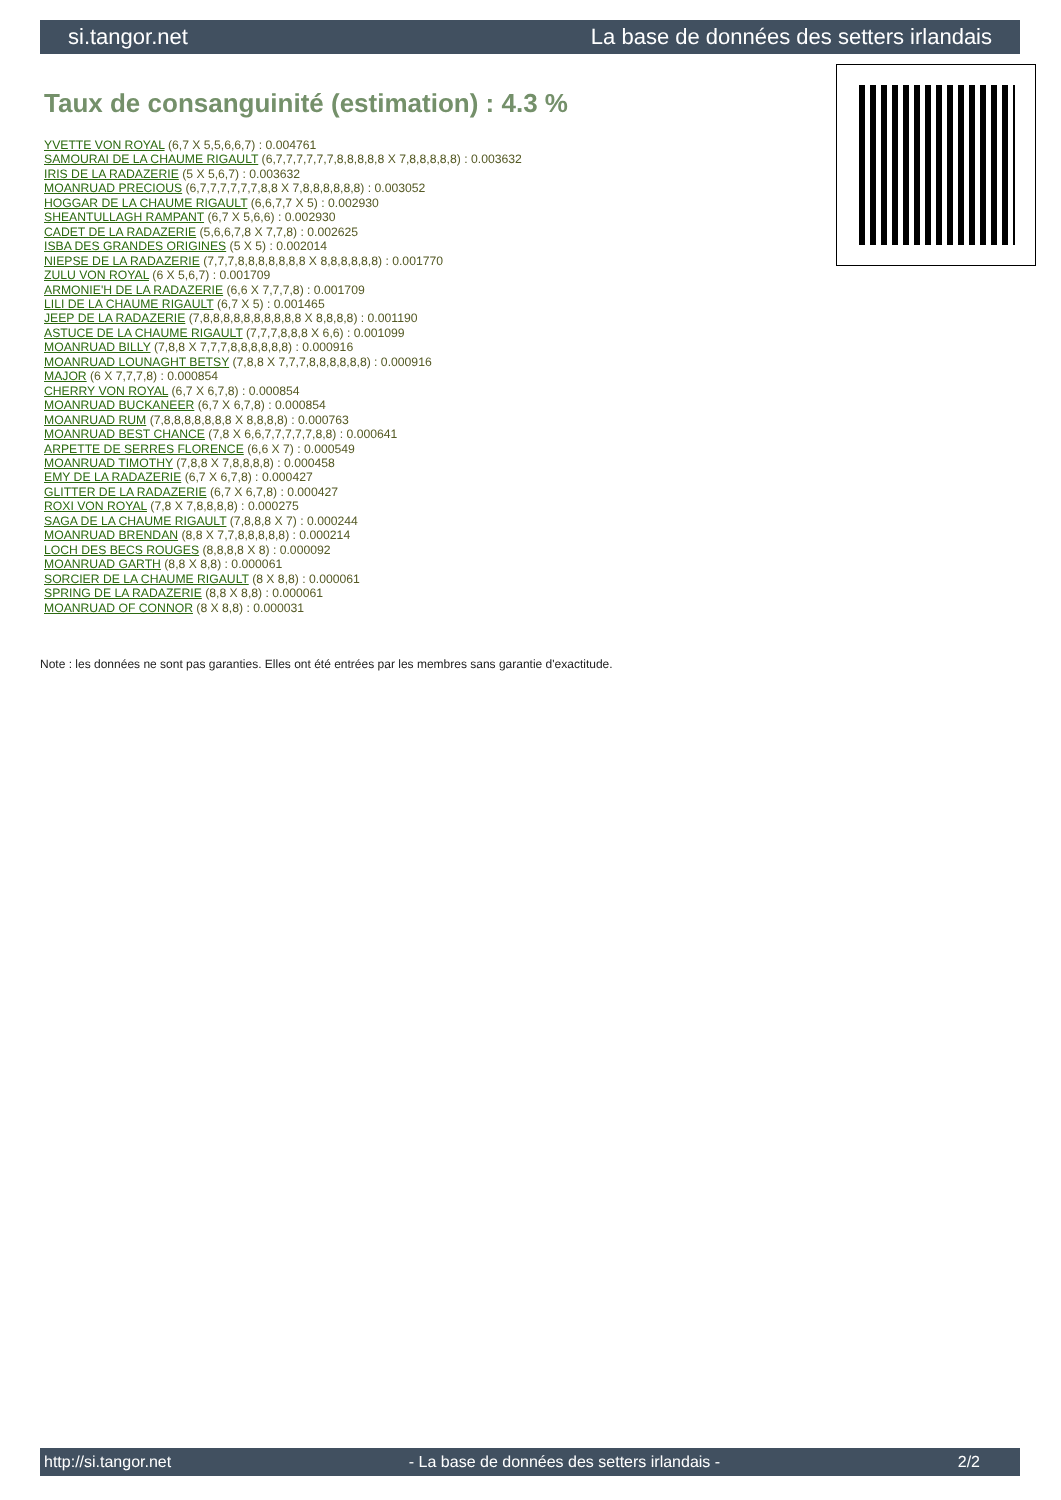si.tangor.net La base de données des setters irlandais
Taux de consanguinité (estimation) : 4.3 %
YVETTE VON ROYAL (6,7 X 5,5,6,6,7) : 0.004761
SAMOURAI DE LA CHAUME RIGAULT (6,7,7,7,7,7,7,8,8,8,8,8 X 7,8,8,8,8,8) : 0.003632
IRIS DE LA RADAZERIE (5 X 5,6,7) : 0.003632
MOANRUAD PRECIOUS (6,7,7,7,7,7,7,8,8 X 7,8,8,8,8,8,8) : 0.003052
HOGGAR DE LA CHAUME RIGAULT (6,6,7,7 X 5) : 0.002930
SHEANTULLAGH RAMPANT (6,7 X 5,6,6) : 0.002930
CADET DE LA RADAZERIE (5,6,6,7,8 X 7,7,8) : 0.002625
ISBA DES GRANDES ORIGINES (5 X 5) : 0.002014
NIEPSE DE LA RADAZERIE (7,7,7,8,8,8,8,8,8,8 X 8,8,8,8,8,8) : 0.001770
ZULU VON ROYAL (6 X 5,6,7) : 0.001709
ARMONIE'H DE LA RADAZERIE (6,6 X 7,7,7,8) : 0.001709
LILI DE LA CHAUME RIGAULT (6,7 X 5) : 0.001465
JEEP DE LA RADAZERIE (7,8,8,8,8,8,8,8,8,8,8 X 8,8,8,8) : 0.001190
ASTUCE DE LA CHAUME RIGAULT (7,7,7,8,8,8 X 6,6) : 0.001099
MOANRUAD BILLY (7,8,8 X 7,7,7,8,8,8,8,8,8) : 0.000916
MOANRUAD LOUNAGHT BETSY (7,8,8 X 7,7,7,8,8,8,8,8,8) : 0.000916
MAJOR (6 X 7,7,7,8) : 0.000854
CHERRY VON ROYAL (6,7 X 6,7,8) : 0.000854
MOANRUAD BUCKANEER (6,7 X 6,7,8) : 0.000854
MOANRUAD RUM (7,8,8,8,8,8,8,8 X 8,8,8,8) : 0.000763
MOANRUAD BEST CHANCE (7,8 X 6,6,7,7,7,7,7,8,8) : 0.000641
ARPETTE DE SERRES FLORENCE (6,6 X 7) : 0.000549
MOANRUAD TIMOTHY (7,8,8 X 7,8,8,8,8) : 0.000458
EMY DE LA RADAZERIE (6,7 X 6,7,8) : 0.000427
GLITTER DE LA RADAZERIE (6,7 X 6,7,8) : 0.000427
ROXI VON ROYAL (7,8 X 7,8,8,8,8) : 0.000275
SAGA DE LA CHAUME RIGAULT (7,8,8,8 X 7) : 0.000244
MOANRUAD BRENDAN (8,8 X 7,7,8,8,8,8,8) : 0.000214
LOCH DES BECS ROUGES (8,8,8,8 X 8) : 0.000092
MOANRUAD GARTH (8,8 X 8,8) : 0.000061
SORCIER DE LA CHAUME RIGAULT (8 X 8,8) : 0.000061
SPRING DE LA RADAZERIE (8,8 X 8,8) : 0.000061
MOANRUAD OF CONNOR (8 X 8,8) : 0.000031
Note : les données ne sont pas garanties. Elles ont été entrées par les membres sans garantie d'exactitude.
http://si.tangor.net - La base de données des setters irlandais - 2/2